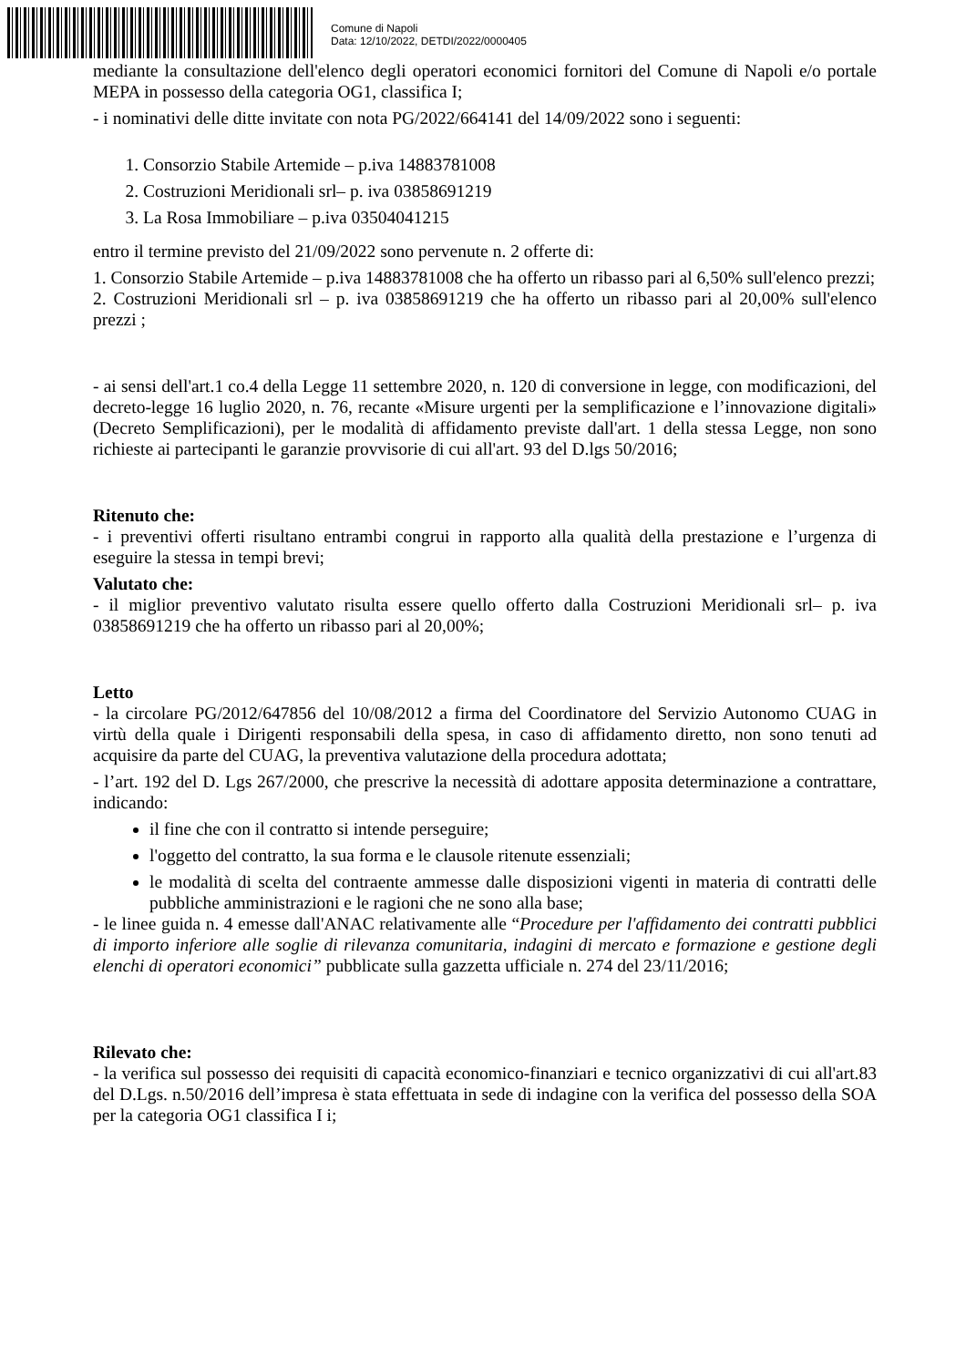Comune di Napoli
Data: 12/10/2022, DETDI/2022/0000405
mediante la consultazione dell'elenco degli operatori economici fornitori del Comune di Napoli e/o portale MEPA in possesso della categoria OG1, classifica I;
- i nominativi delle ditte invitate con nota PG/2022/664141 del 14/09/2022 sono i seguenti:
1. Consorzio Stabile Artemide – p.iva 14883781008
2. Costruzioni Meridionali srl– p. iva 03858691219
3. La Rosa Immobiliare – p.iva 03504041215
entro il termine previsto del 21/09/2022 sono pervenute n. 2 offerte di:
1. Consorzio Stabile Artemide – p.iva 14883781008 che ha offerto un ribasso pari al 6,50% sull'elenco prezzi;
2. Costruzioni Meridionali srl – p. iva 03858691219 che ha offerto un ribasso pari al 20,00% sull'elenco prezzi ;
- ai sensi dell'art.1 co.4 della Legge 11 settembre 2020, n. 120 di conversione in legge, con modificazioni, del decreto-legge 16 luglio 2020, n. 76, recante «Misure urgenti per la semplificazione e l’innovazione digitali» (Decreto Semplificazioni), per le modalità di affidamento previste dall'art. 1 della stessa Legge, non sono richieste ai partecipanti le garanzie provvisorie di cui all'art. 93 del D.lgs 50/2016;
Ritenuto che:
- i preventivi offerti risultano entrambi congrui in rapporto alla qualità della prestazione e l’urgenza di eseguire la stessa in tempi brevi;
Valutato che:
- il miglior preventivo valutato risulta essere quello offerto dalla Costruzioni Meridionali srl– p. iva 03858691219 che ha offerto un ribasso pari al 20,00%;
Letto
- la circolare PG/2012/647856 del 10/08/2012 a firma del Coordinatore del Servizio Autonomo CUAG in virtù della quale i Dirigenti responsabili della spesa, in caso di affidamento diretto, non sono tenuti ad acquisire da parte del CUAG, la preventiva valutazione della procedura adottata;
- l’art. 192 del D. Lgs 267/2000, che prescrive la necessità di adottare apposita determinazione a contrattare, indicando:
il fine che con il contratto si intende perseguire;
l'oggetto del contratto, la sua forma e le clausole ritenute essenziali;
le modalità di scelta del contraente ammesse dalle disposizioni vigenti in materia di contratti delle pubbliche amministrazioni e le ragioni che ne sono alla base;
- le linee guida n. 4 emesse dall'ANAC relativamente alle “Procedure per l'affidamento dei contratti pubblici di importo inferiore alle soglie di rilevanza comunitaria, indagini di mercato e formazione e gestione degli elenchi di operatori economici” pubblicate sulla gazzetta ufficiale n. 274 del 23/11/2016;
Rilevato che:
- la verifica sul possesso dei requisiti di capacità economico-finanziari e tecnico organizzativi di cui all'art.83 del D.Lgs. n.50/2016 dell’impresa è stata effettuata in sede di indagine con la verifica del possesso della SOA per la categoria OG1 classifica I i;